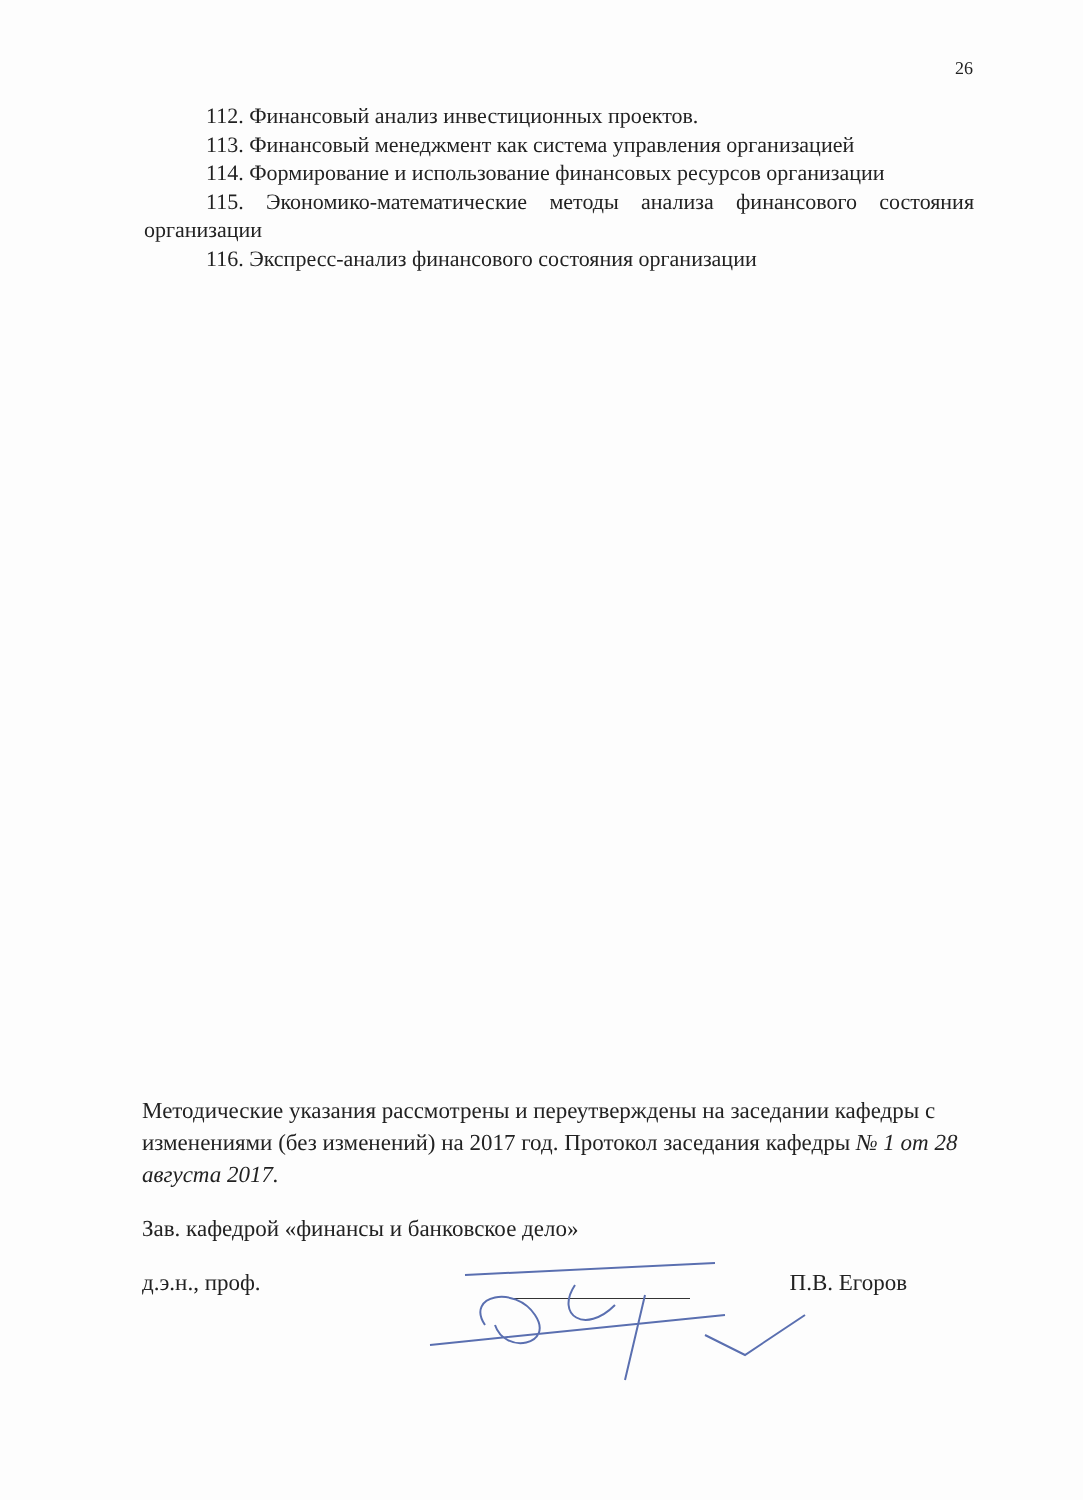26
112. Финансовый анализ инвестиционных проектов.
113. Финансовый менеджмент как система управления организацией
114. Формирование и использование финансовых ресурсов организации
115. Экономико-математические методы анализа финансового состояния организации
116. Экспресс-анализ финансового состояния организации
Методические указания рассмотрены и переутверждены на заседании кафедры с изменениями (без изменений) на 2017 год. Протокол заседания кафедры № 1 от 28 августа 2017.
Зав. кафедрой «финансы и банковское дело»
д.э.н., проф. П.В. Егоров